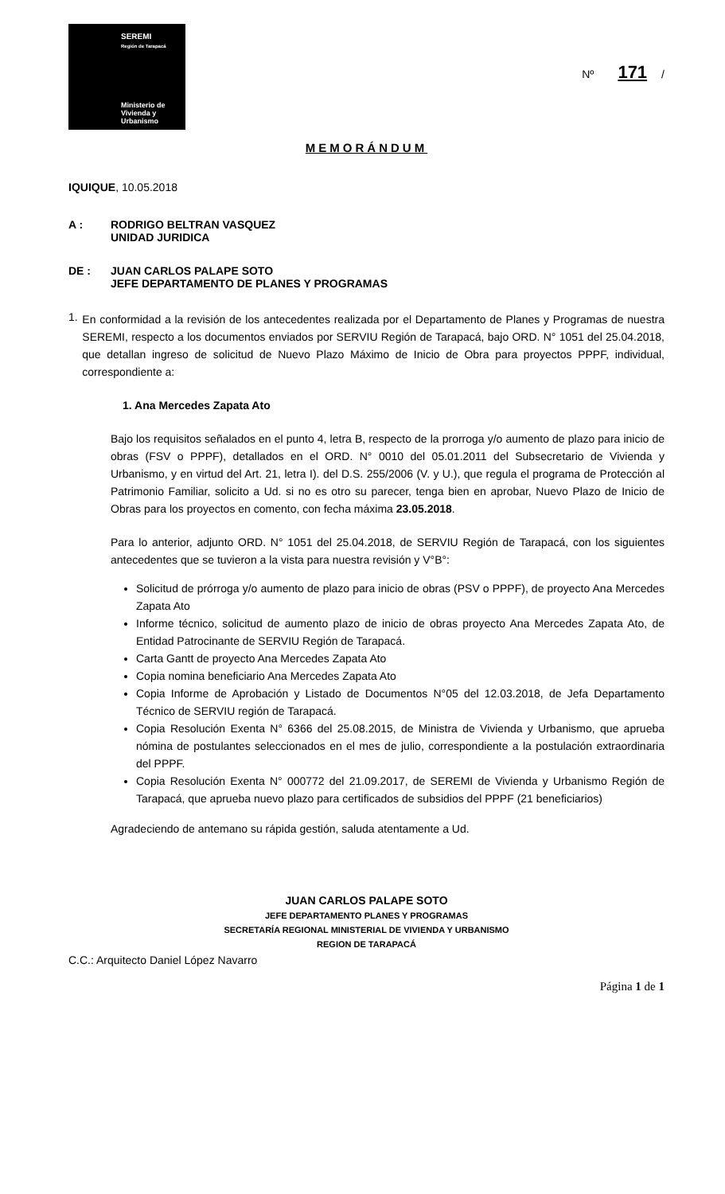SEREMI
Región de Tarapacá
Ministerio de
Vivienda y
Urbanismo
Nº 171 /
MEMORÁNDUM
IQUIQUE, 10.05.2018
A : RODRIGO BELTRAN VASQUEZ
UNIDAD JURIDICA
DE : JUAN CARLOS PALAPE SOTO
JEFE DEPARTAMENTO DE PLANES Y PROGRAMAS
1.
En conformidad a la revisión de los antecedentes realizada por el Departamento de Planes y Programas de nuestra SEREMI, respecto a los documentos enviados por SERVIU Región de Tarapacá, bajo ORD. N° 1051 del 25.04.2018, que detallan ingreso de solicitud de Nuevo Plazo Máximo de Inicio de Obra para proyectos PPPF, individual, correspondiente a:
1. Ana Mercedes Zapata Ato
Bajo los requisitos señalados en el punto 4, letra B, respecto de la prorroga y/o aumento de plazo para inicio de obras (FSV o PPPF), detallados en el ORD. N° 0010 del 05.01.2011 del Subsecretario de Vivienda y Urbanismo, y en virtud del Art. 21, letra I). del D.S. 255/2006 (V. y U.), que regula el programa de Protección al Patrimonio Familiar, solicito a Ud. si no es otro su parecer, tenga bien en aprobar, Nuevo Plazo de Inicio de Obras para los proyectos en comento, con fecha máxima 23.05.2018.
Para lo anterior, adjunto ORD. N° 1051 del 25.04.2018, de SERVIU Región de Tarapacá, con los siguientes antecedentes que se tuvieron a la vista para nuestra revisión y V°B°:
Solicitud de prórroga y/o aumento de plazo para inicio de obras (PSV o PPPF), de proyecto Ana Mercedes Zapata Ato
Informe técnico, solicitud de aumento plazo de inicio de obras proyecto Ana Mercedes Zapata Ato, de Entidad Patrocinante de SERVIU Región de Tarapacá.
Carta Gantt de proyecto Ana Mercedes Zapata Ato
Copia nomina beneficiario Ana Mercedes Zapata Ato
Copia Informe de Aprobación y Listado de Documentos N°05 del 12.03.2018, de Jefa Departamento Técnico de SERVIU región de Tarapacá.
Copia Resolución Exenta N° 6366 del 25.08.2015, de Ministra de Vivienda y Urbanismo, que aprueba nómina de postulantes seleccionados en el mes de julio, correspondiente a la postulación extraordinaria del PPPF.
Copia Resolución Exenta N° 000772 del 21.09.2017, de SEREMI de Vivienda y Urbanismo Región de Tarapacá, que aprueba nuevo plazo para certificados de subsidios del PPPF (21 beneficiarios)
Agradeciendo de antemano su rápida gestión, saluda atentamente a Ud.
JUAN CARLOS PALAPE SOTO
JEFE DEPARTAMENTO PLANES Y PROGRAMAS
SECRETARÍA REGIONAL MINISTERIAL DE VIVIENDA Y URBANISMO
REGION DE TARAPACÁ
C.C.: Arquitecto Daniel López Navarro
Página 1 de 1